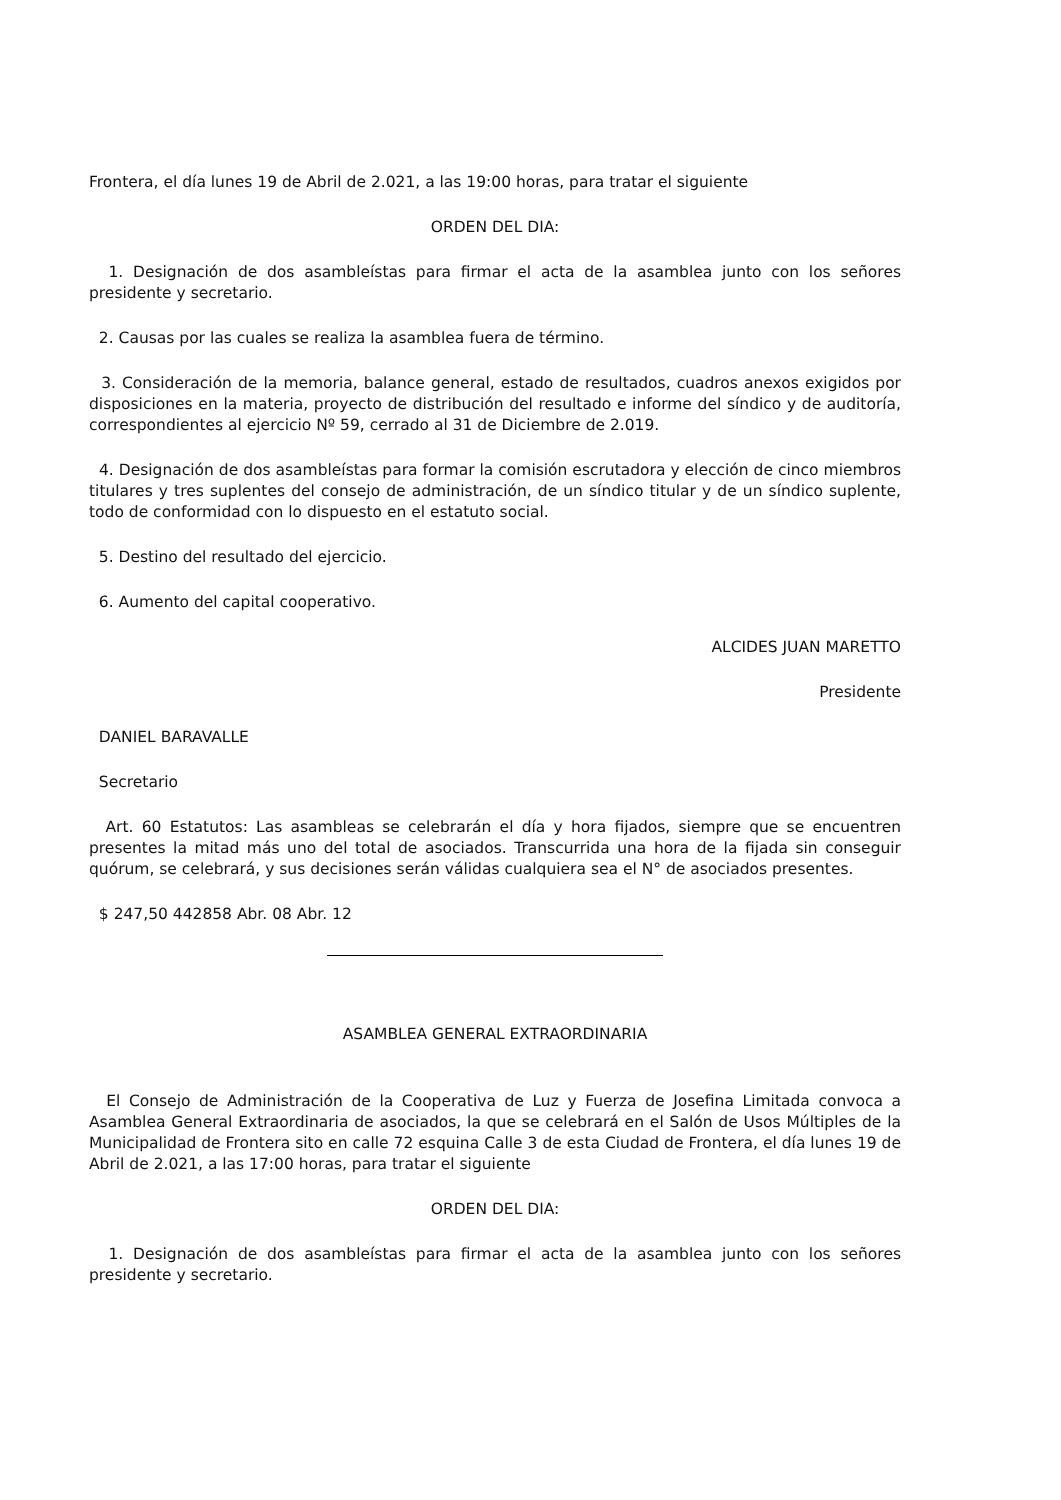Frontera, el día lunes 19 de Abril de 2.021, a las 19:00 horas, para tratar el siguiente
ORDEN DEL DIA:
1. Designación de dos asambleístas para firmar el acta de la asamblea junto con los señores presidente y secretario.
2. Causas por las cuales se realiza la asamblea fuera de término.
3. Consideración de la memoria, balance general, estado de resultados, cuadros anexos exigidos por disposiciones en la materia, proyecto de distribución del resultado e informe del síndico y de auditoría, correspondientes al ejercicio Nº 59, cerrado al 31 de Diciembre de 2.019.
4. Designación de dos asambleístas para formar la comisión escrutadora y elección de cinco miembros titulares y tres suplentes del consejo de administración, de un síndico titular y de un síndico suplente, todo de conformidad con lo dispuesto en el estatuto social.
5. Destino del resultado del ejercicio.
6. Aumento del capital cooperativo.
ALCIDES JUAN MARETTO
Presidente
DANIEL BARAVALLE
Secretario
Art. 60 Estatutos: Las asambleas se celebrarán el día y hora fijados, siempre que se encuentren presentes la mitad más uno del total de asociados. Transcurrida una hora de la fijada sin conseguir quórum, se celebrará, y sus decisiones serán válidas cualquiera sea el N° de asociados presentes.
$ 247,50 442858 Abr. 08 Abr. 12
ASAMBLEA GENERAL EXTRAORDINARIA
El Consejo de Administración de la Cooperativa de Luz y Fuerza de Josefina Limitada convoca a Asamblea General Extraordinaria de asociados, la que se celebrará en el Salón de Usos Múltiples de la Municipalidad de Frontera sito en calle 72 esquina Calle 3 de esta Ciudad de Frontera, el día lunes 19 de Abril de 2.021, a las 17:00 horas, para tratar el siguiente
ORDEN DEL DIA:
1. Designación de dos asambleístas para firmar el acta de la asamblea junto con los señores presidente y secretario.